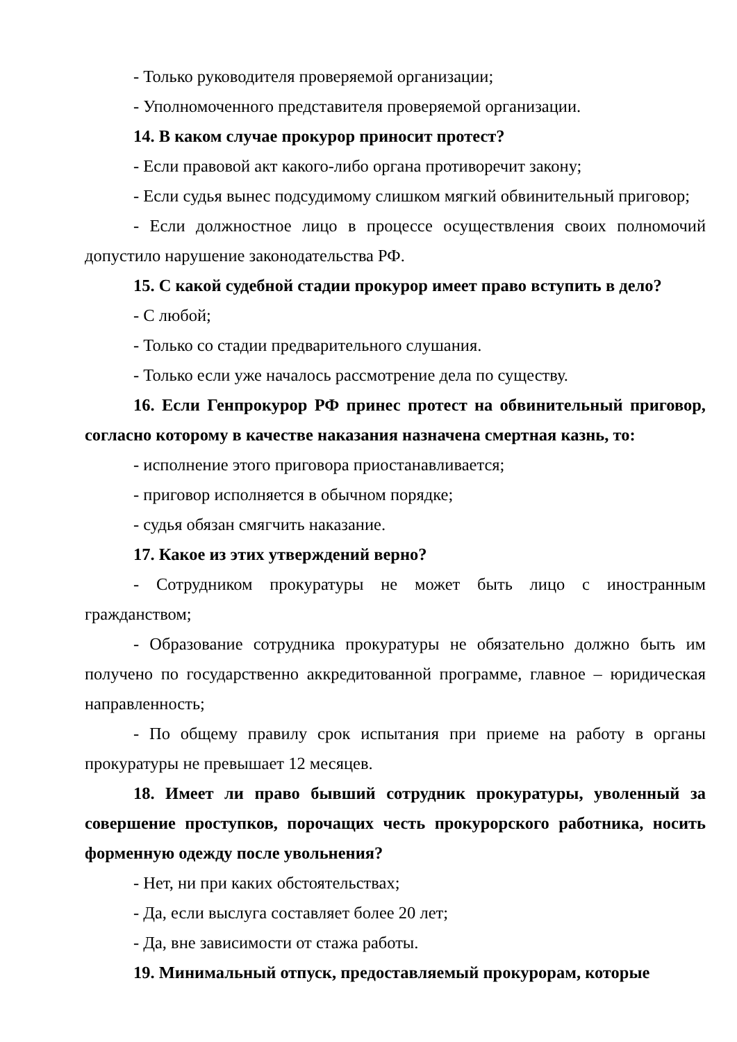- Только руководителя проверяемой организации;
- Уполномоченного представителя проверяемой организации.
14. В каком случае прокурор приносит протест?
- Если правовой акт какого-либо органа противоречит закону;
- Если судья вынес подсудимому слишком мягкий обвинительный приговор;
- Если должностное лицо в процессе осуществления своих полномочий допустило нарушение законодательства РФ.
15. С какой судебной стадии прокурор имеет право вступить в дело?
- С любой;
- Только со стадии предварительного слушания.
- Только если уже началось рассмотрение дела по существу.
16. Если Генпрокурор РФ принес протест на обвинительный приговор, согласно которому в качестве наказания назначена смертная казнь, то:
- исполнение этого приговора приостанавливается;
- приговор исполняется в обычном порядке;
- судья обязан смягчить наказание.
17. Какое из этих утверждений верно?
- Сотрудником прокуратуры не может быть лицо с иностранным гражданством;
- Образование сотрудника прокуратуры не обязательно должно быть им получено по государственно аккредитованной программе, главное – юридическая направленность;
- По общему правилу срок испытания при приеме на работу в органы прокуратуры не превышает 12 месяцев.
18. Имеет ли право бывший сотрудник прокуратуры, уволенный за совершение проступков, порочащих честь прокурорского работника, носить форменную одежду после увольнения?
- Нет, ни при каких обстоятельствах;
- Да, если выслуга составляет более 20 лет;
- Да, вне зависимости от стажа работы.
19. Минимальный отпуск, предоставляемый прокурорам, которые